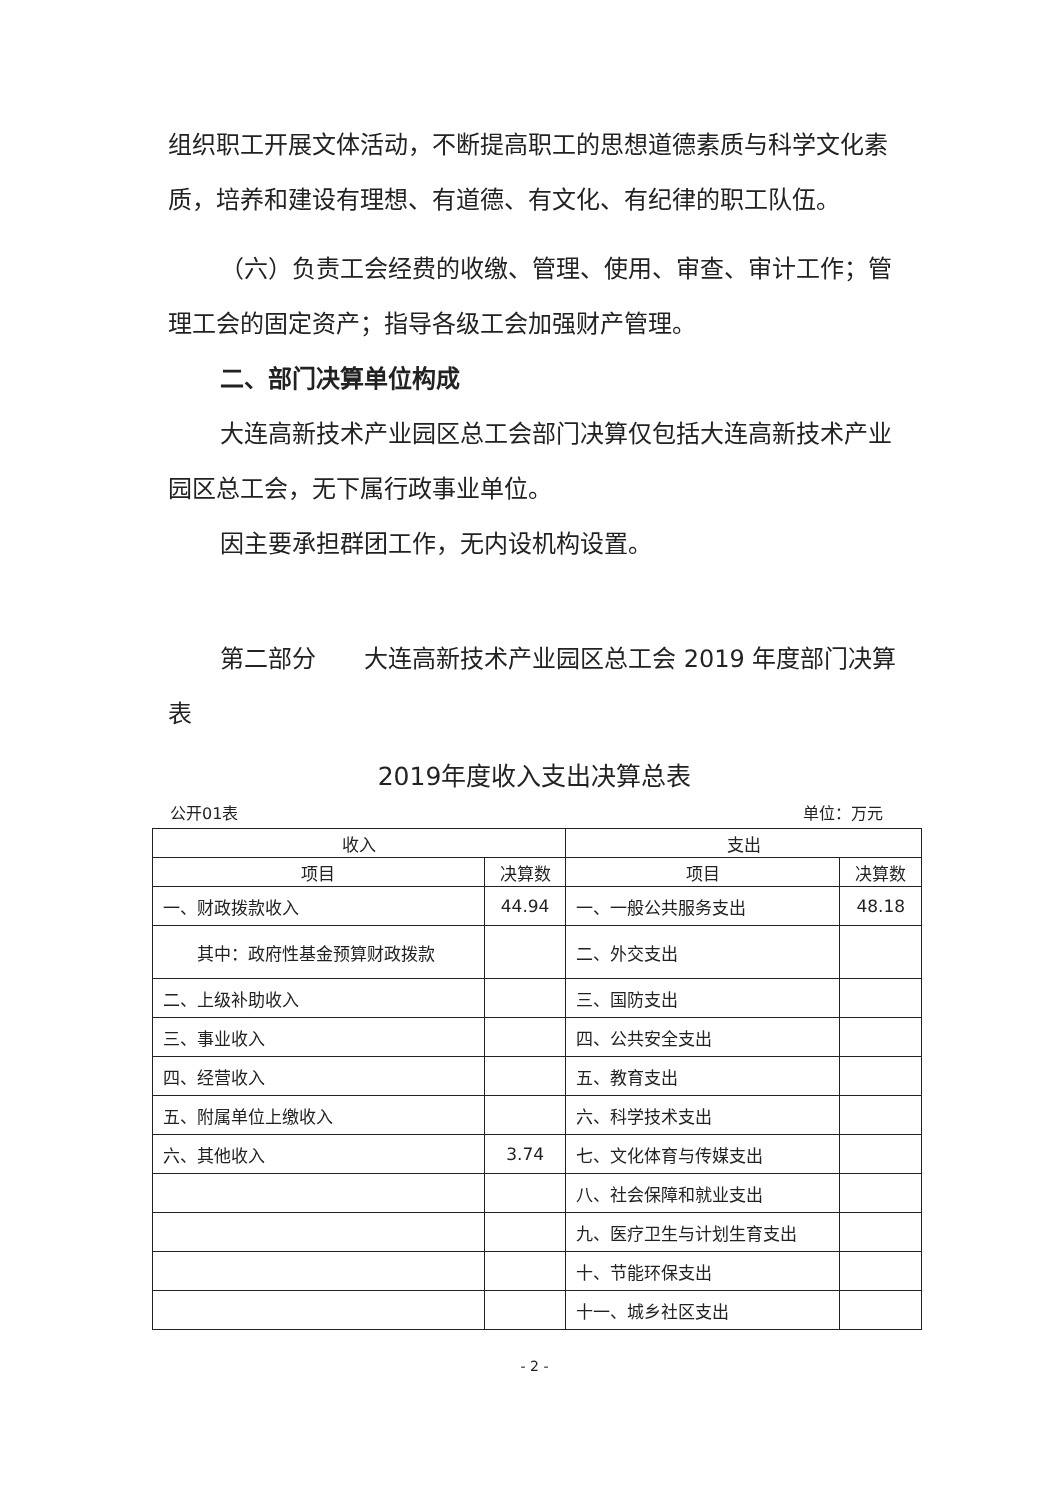组织职工开展文体活动，不断提高职工的思想道德素质与科学文化素质，培养和建设有理想、有道德、有文化、有纪律的职工队伍。
（六）负责工会经费的收缴、管理、使用、审查、审计工作；管理工会的固定资产；指导各级工会加强财产管理。
二、部门决算单位构成
大连高新技术产业园区总工会部门决算仅包括大连高新技术产业园区总工会，无下属行政事业单位。
因主要承担群团工作，无内设机构设置。
第二部分　　大连高新技术产业园区总工会 2019 年度部门决算表
2019年度收入支出决算总表
公开01表 单位：万元
| 收入 | | 支出 | |
| --- | --- | --- | --- |
| 项目 | 决算数 | 项目 | 决算数 |
| 一、财政拨款收入 | 44.94 | 一、一般公共服务支出 | 48.18 |
| 其中：政府性基金预算财政拨款 | | 二、外交支出 | |
| 二、上级补助收入 | | 三、国防支出 | |
| 三、事业收入 | | 四、公共安全支出 | |
| 四、经营收入 | | 五、教育支出 | |
| 五、附属单位上缴收入 | | 六、科学技术支出 | |
| 六、其他收入 | 3.74 | 七、文化体育与传媒支出 | |
| | | 八、社会保障和就业支出 | |
| | | 九、医疗卫生与计划生育支出 | |
| | | 十、节能环保支出 | |
| | | 十一、城乡社区支出 | |
- 2 -